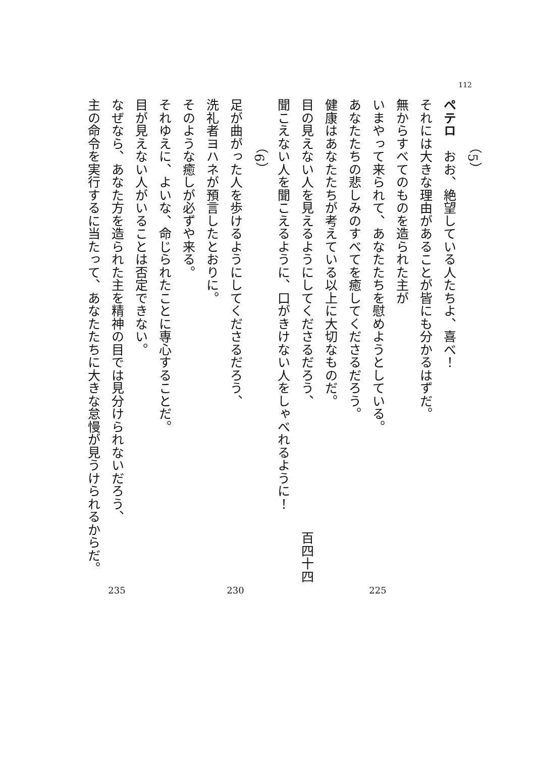112
（5）
ペテロ　おお、絶望している人たちよ、喜べ！
それには大きな理由があることが皆にも分かるはずだ。
無からすべてのものを造られた主が
いまやって来られて、あなたたちを慰めようとしている。
225
あなたたちの悲しみのすべてを癒してくださるだろう。
健康はあなたたちが考えている以上に大切なものだ。
目の見えない人を見えるようにしてくださるだろう、
百四十四
聞こえない人を聞こえるように、口がきけない人をしゃべれるように！
（6）
足が曲がった人を歩けるようにしてくださるだろう、
230
洗礼者ヨハネが預言したとおりに。
そのような癒しが必ずや来る。
それゆえに、よいな、命じられたことに専心することだ。
目が見えない人がいることは否定できない。
なぜなら、あなた方を造られた主を精神の目では見分けられないだろう、
235
主の命令を実行するに当たって、あなたたちに大きな怠慢が見うけられるからだ。